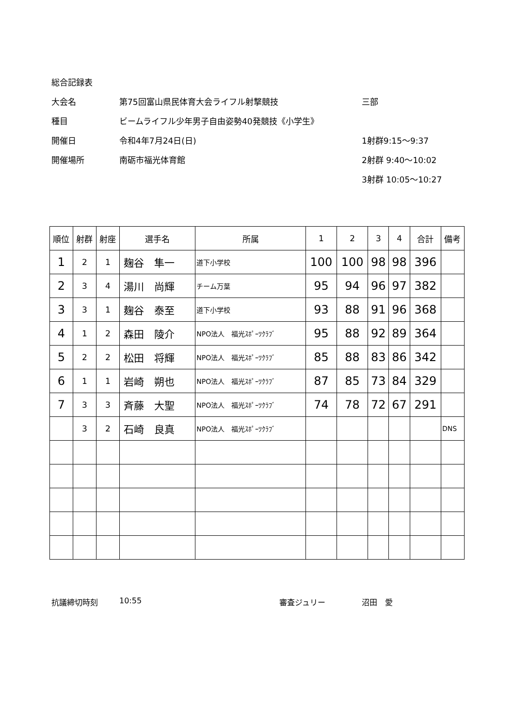総合記録表
大会名 第75回富山県民体育大会ライフル射撃競技 三部
種目 ビームライフル少年男子自由姿勢40発競技《小学生》
開催日 令和4年7月24日(日) 1射群9:15～9:37
開催場所 南砺市福光体育館 2射群 9:40～10:02
3射群 10:05～10:27
| 順位 | 射群 | 射座 | 選手名 | 所属 | 1 | 2 | 3 | 4 | 合計 | 備考 |
| --- | --- | --- | --- | --- | --- | --- | --- | --- | --- | --- |
| 1 | 2 | 1 | 麹谷 隼一 | 道下小学校 | 100 | 100 | 98 | 98 | 396 | |
| 2 | 3 | 4 | 湯川 尚輝 | チーム万葉 | 95 | 94 | 96 | 97 | 382 | |
| 3 | 3 | 1 | 麹谷 泰至 | 道下小学校 | 93 | 88 | 91 | 96 | 368 | |
| 4 | 1 | 2 | 森田 陵介 | NPO法人 福光ｽﾎﾟｰﾂｸﾗﾌﾞ | 95 | 88 | 92 | 89 | 364 | |
| 5 | 2 | 2 | 松田 将輝 | NPO法人 福光ｽﾎﾟｰﾂｸﾗﾌﾞ | 85 | 88 | 83 | 86 | 342 | |
| 6 | 1 | 1 | 岩崎 朔也 | NPO法人 福光ｽﾎﾟｰﾂｸﾗﾌﾞ | 87 | 85 | 73 | 84 | 329 | |
| 7 | 3 | 3 | 斉藤 大聖 | NPO法人 福光ｽﾎﾟｰﾂｸﾗﾌﾞ | 74 | 78 | 72 | 67 | 291 | |
| | 3 | 2 | 石崎 良真 | NPO法人 福光ｽﾎﾟｰﾂｸﾗﾌﾞ | | | | | | DNS |
抗議締切時刻 10:55 審査ジュリー 沼田　愛